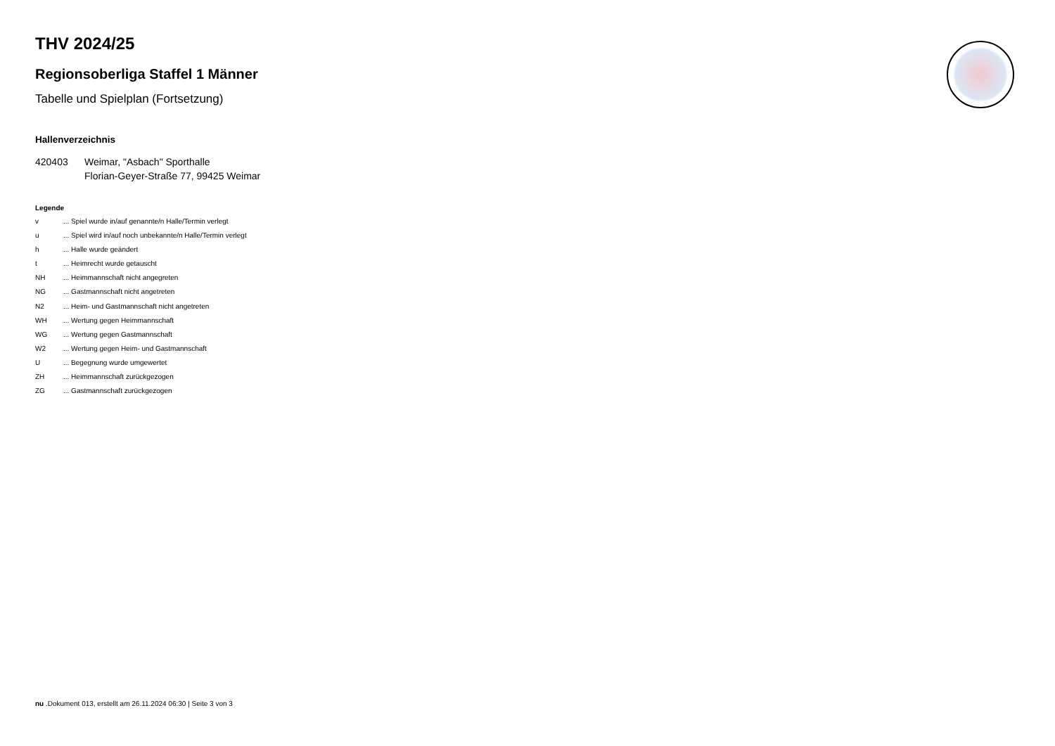THV 2024/25
Regionsoberliga Staffel 1 Männer
Tabelle und Spielplan (Fortsetzung)
Hallenverzeichnis
420403 Weimar, "Asbach" Sporthalle
Florian-Geyer-Straße 77, 99425 Weimar
Legende
v... Spiel wurde in/auf genannte/n Halle/Termin verlegt
u... Spiel wird in/auf noch unbekannte/n Halle/Termin verlegt
h... Halle wurde geändert
t... Heimrecht wurde getauscht
NH... Heimmannschaft nicht angegreten
NG... Gastmannschaft nicht angetreten
N2... Heim- und Gastmannschaft nicht angetreten
WH... Wertung gegen Heimmannschaft
WG... Wertung gegen Gastmannschaft
W2... Wertung gegen Heim- und Gastmannschaft
U... Begegnung wurde umgewertet
ZH... Heimmannschaft zurückgezogen
ZG... Gastmannschaft zurückgezogen
nu .Dokument 013, erstellt am 26.11.2024 06:30 | Seite 3 von 3